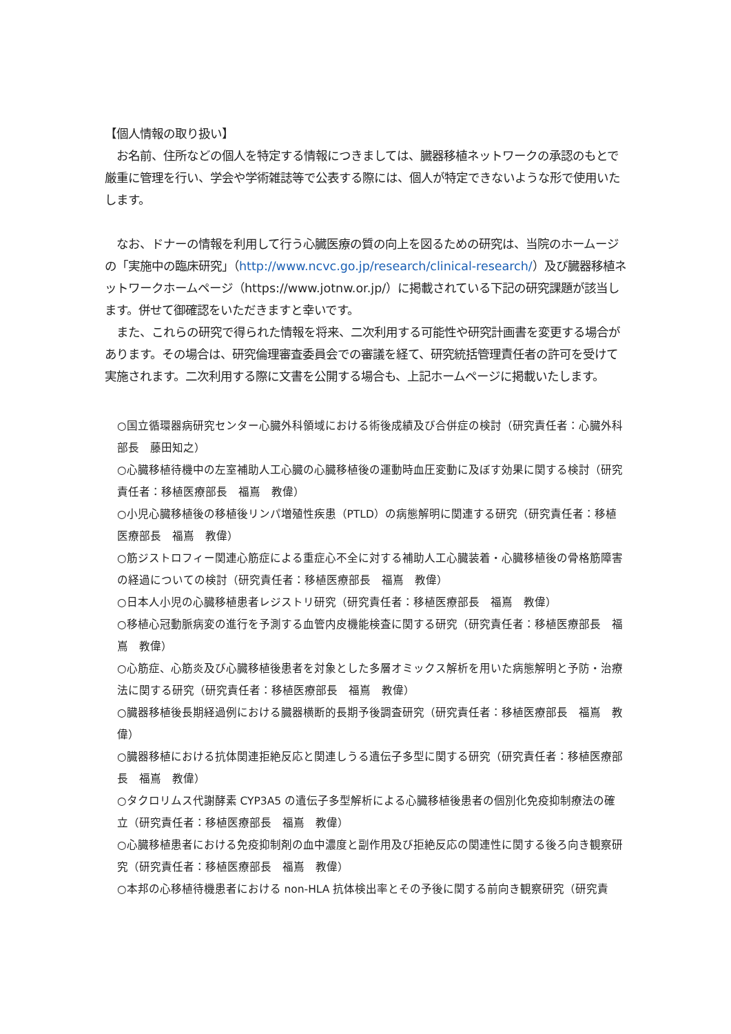【個人情報の取り扱い】
　お名前、住所などの個人を特定する情報につきましては、臓器移植ネットワークの承認のもとで厳重に管理を行い、学会や学術雑誌等で公表する際には、個人が特定できないような形で使用いたします。
　なお、ドナーの情報を利用して行う心臓医療の質の向上を図るための研究は、当院のホームージの「実施中の臨床研究」（http://www.ncvc.go.jp/research/clinical-research/）及び臓器移植ネットワークホームページ（https://www.jotnw.or.jp/）に掲載されている下記の研究課題が該当します。併せて御確認をいただきますと幸いです。
　また、これらの研究で得られた情報を将来、二次利用する可能性や研究計画書を変更する場合があります。その場合は、研究倫理審査委員会での審議を経て、研究統括管理責任者の許可を受けて実施されます。二次利用する際に文書を公開する場合も、上記ホームページに掲載いたします。
○国立循環器病研究センター心臓外科領域における術後成績及び合併症の検討（研究責任者：心臓外科部長　藤田知之）
○心臓移植待機中の左室補助人工心臓の心臓移植後の運動時血圧変動に及ぼす効果に関する検討（研究責任者：移植医療部長　福嶌　教偉）
○小児心臓移植後の移植後リンパ増殖性疾患（PTLD）の病態解明に関連する研究（研究責任者：移植医療部長　福嶌　教偉）
○筋ジストロフィー関連心筋症による重症心不全に対する補助人工心臓装着・心臓移植後の骨格筋障害の経過についての検討（研究責任者：移植医療部長　福嶌　教偉）
○日本人小児の心臓移植患者レジストリ研究（研究責任者：移植医療部長　福嶌　教偉）
○移植心冠動脈病変の進行を予測する血管内皮機能検査に関する研究（研究責任者：移植医療部長　福嶌　教偉）
○心筋症、心筋炎及び心臓移植後患者を対象とした多層オミックス解析を用いた病態解明と予防・治療法に関する研究（研究責任者：移植医療部長　福嶌　教偉）
○臓器移植後長期経過例における臓器横断的長期予後調査研究（研究責任者：移植医療部長　福嶌　教偉）
○臓器移植における抗体関連拒絶反応と関連しうる遺伝子多型に関する研究（研究責任者：移植医療部長　福嶌　教偉）
○タクロリムス代謝酵素 CYP3A5 の遺伝子多型解析による心臓移植後患者の個別化免疫抑制療法の確立（研究責任者：移植医療部長　福嶌　教偉）
○心臓移植患者における免疫抑制剤の血中濃度と副作用及び拒絶反応の関連性に関する後ろ向き観察研究（研究責任者：移植医療部長　福嶌　教偉）
○本邦の心移植待機患者における non-HLA 抗体検出率とその予後に関する前向き観察研究（研究責